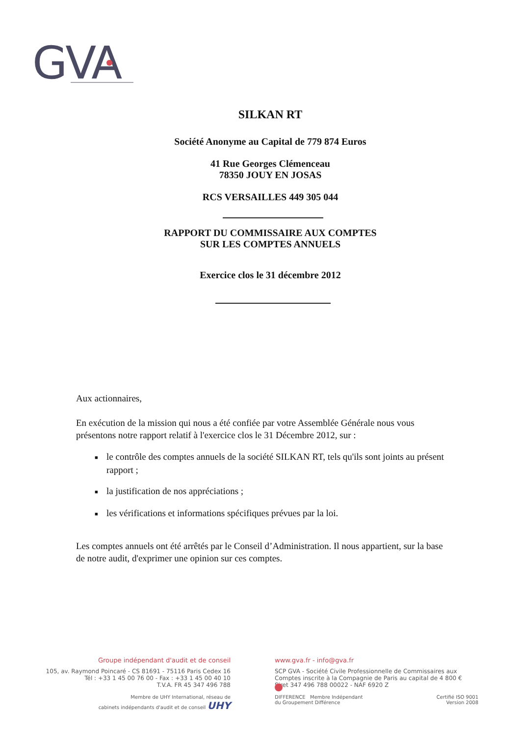GVA
SILKAN RT
Société Anonyme au Capital de 779 874 Euros
41 Rue Georges Clémenceau
78350 JOUY EN JOSAS
RCS VERSAILLES 449 305 044
RAPPORT DU COMMISSAIRE AUX COMPTES
SUR LES COMPTES ANNUELS
Exercice clos le 31 décembre 2012
Aux actionnaires,
En exécution de la mission qui nous a été confiée par votre Assemblée Générale nous vous présentons notre rapport relatif à l'exercice clos le 31 Décembre 2012, sur :
■ le contrôle des comptes annuels de la société SILKAN RT, tels qu'ils sont joints au présent rapport ;
■ la justification de nos appréciations ;
■ les vérifications et informations spécifiques prévues par la loi.
Les comptes annuels ont été arrêtés par le Conseil d’Administration. Il nous appartient, sur la base de notre audit, d'exprimer une opinion sur ces comptes.
Groupe indépendant d'audit et de conseil
105, av. Raymond Poincaré - CS 81691 - 75116 Paris Cedex 16
Tél : +33 1 45 00 76 00 - Fax : +33 1 45 00 40 10
T.V.A. FR 45 347 496 788
Membre de UHY International, réseau de
cabinets indépendants d'audit et de conseil UHY
www.gva.fr - info@gva.fr
SCP GVA - Société Civile Professionnelle de Commissaires aux Comptes inscrite à la Compagnie de Paris au capital de 4 800 €
Siret 347 496 788 00022 - NAF 6920 Z
DIFFERENCE Membre Indépendant
du Groupement Différence Certifié ISO 9001
Version 2008